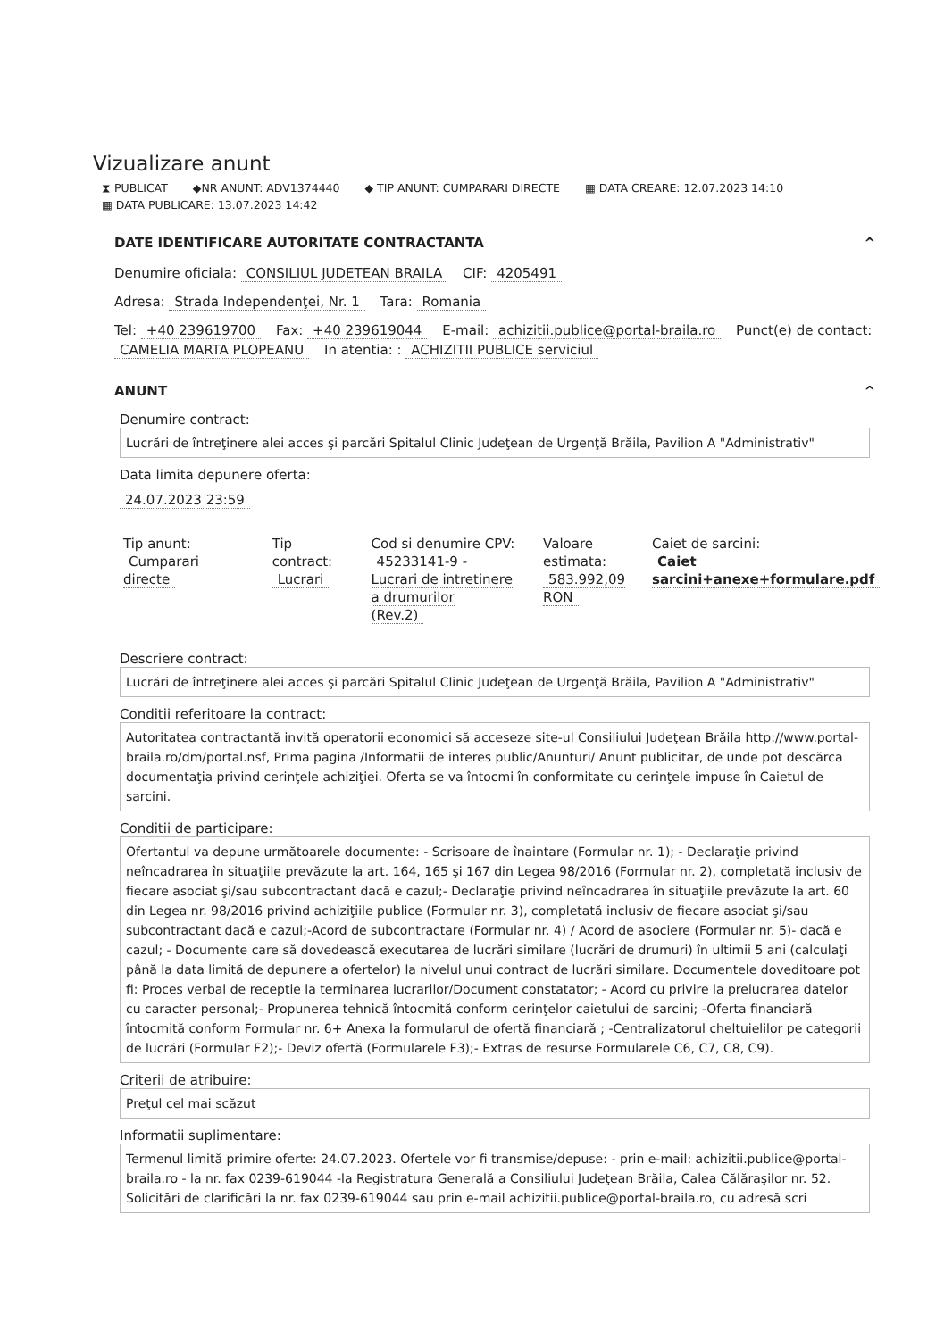Vizualizare anunt
⧗ PUBLICAT ◆NR ANUNT: ADV1374440 ◆ TIP ANUNT: CUMPARARI DIRECTE ▦ DATA CREARE: 12.07.2023 14:10
▦ DATA PUBLICARE: 13.07.2023 14:42
DATE IDENTIFICARE AUTORITATE CONTRACTANTA ^
Denumire oficiala: CONSILIUL JUDETEAN BRAILA CIF: 4205491
Adresa: Strada Independenţei, Nr. 1 Tara: Romania
Tel: +40 239619700 Fax: +40 239619044 E-mail: achizitii.publice@portal-braila.ro Punct(e) de contact: CAMELIA MARTA PLOPEANU In atentia: : ACHIZITII PUBLICE serviciul
ANUNT ^
Denumire contract:
Lucrări de întreţinere alei acces şi parcări Spitalul Clinic Judeţean de Urgenţă Brăila, Pavilion A "Administrativ"
Data limita depunere oferta:
24.07.2023 23:59
Tip anunt:
Cumparari directe
Tip contract:
Lucrari
Cod si denumire CPV:
45233141-9 - Lucrari de intretinere a drumurilor (Rev.2)
Valoare estimata:
583.992,09 RON
Caiet de sarcini:
Caiet sarcini+anexe+formulare.pdf
Descriere contract:
Lucrări de întreţinere alei acces şi parcări Spitalul Clinic Judeţean de Urgenţă Brăila, Pavilion A "Administrativ"
Conditii referitoare la contract:
Autoritatea contractantă invită operatorii economici să acceseze site-ul Consiliului Judeţean Brăila http://www.portal-braila.ro/dm/portal.nsf, Prima pagina /Informatii de interes public/Anunturi/ Anunt publicitar, de unde pot descărca documentaţia privind cerinţele achiziţiei. Oferta se va întocmi în conformitate cu cerinţele impuse în Caietul de sarcini.
Conditii de participare:
Ofertantul va depune următoarele documente: - Scrisoare de înaintare (Formular nr. 1); - Declaraţie privind neîncadrarea în situaţiile prevăzute la art. 164, 165 şi 167 din Legea 98/2016 (Formular nr. 2), completată inclusiv de fiecare asociat şi/sau subcontractant dacă e cazul;- Declaraţie privind neîncadrarea în situaţiile prevăzute la art. 60 din Legea nr. 98/2016 privind achiziţiile publice (Formular nr. 3), completată inclusiv de fiecare asociat şi/sau subcontractant dacă e cazul;-Acord de subcontractare (Formular nr. 4) / Acord de asociere (Formular nr. 5)- dacă e cazul; - Documente care să dovedească executarea de lucrări similare (lucrări de drumuri) în ultimii 5 ani (calculaţi până la data limită de depunere a ofertelor) la nivelul unui contract de lucrări similare. Documentele doveditoare pot fi: Proces verbal de receptie la terminarea lucrarilor/Document constatator; - Acord cu privire la prelucrarea datelor cu caracter personal;- Propunerea tehnică întocmită conform cerinţelor caietului de sarcini; -Oferta financiară întocmită conform Formular nr. 6+ Anexa la formularul de ofertă financiară ; -Centralizatorul cheltuielilor pe categorii de lucrări (Formular F2);- Deviz ofertă (Formularele F3);- Extras de resurse Formularele C6, C7, C8, C9).
Criterii de atribuire:
Preţul cel mai scăzut
Informatii suplimentare:
Termenul limită primire oferte: 24.07.2023. Ofertele vor fi transmise/depuse: - prin e-mail: achizitii.publice@portal-braila.ro - la nr. fax 0239-619044 -la Registratura Generală a Consiliului Judeţean Brăila, Calea Călăraşilor nr. 52. Solicitări de clarificări la nr. fax 0239-619044 sau prin e-mail achizitii.publice@portal-braila.ro, cu adresă scri